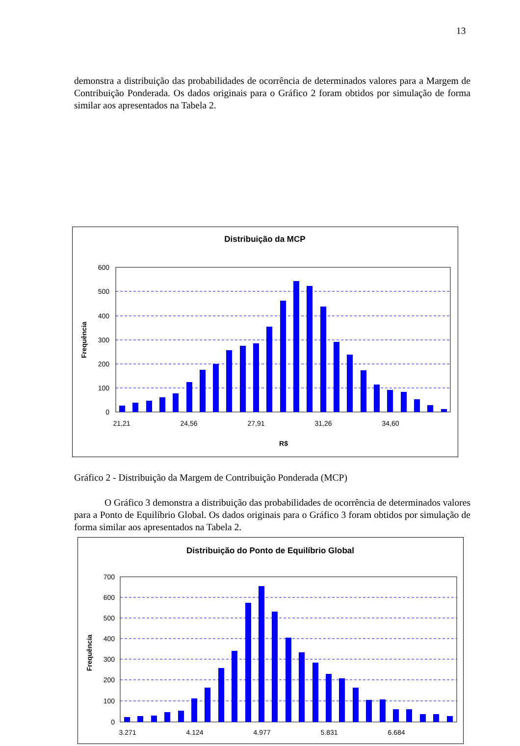13
demonstra a distribuição das probabilidades de ocorrência de determinados valores para a Margem de Contribuição Ponderada. Os dados originais para o Gráfico 2 foram obtidos por simulação de forma similar aos apresentados na Tabela 2.
Distribuição da MCP
Frequência
600
500
400
300
200
100
0
21,21
24,56
27,91
31,26
34,60
R$
Gráfico 2 - Distribuição da Margem de Contribuição Ponderada (MCP)
O Gráfico 3 demonstra a distribuição das probabilidades de ocorrência de determinados valores para a Ponto de Equilíbrio Global. Os dados originais para o Gráfico 3 foram obtidos por simulação de forma similar aos apresentados na Tabela 2.
Distribuição do Ponto de Equilíbrio Global
Frequência
700
600
500
400
300
200
100
0
3.271
4.124
4.977
5.831
6.684